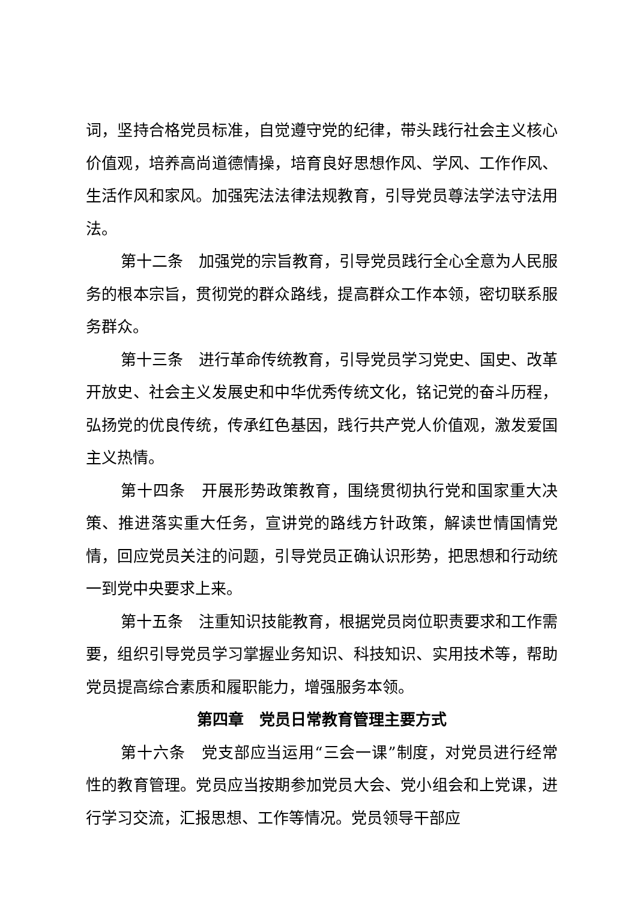词，坚持合格党员标准，自觉遵守党的纪律，带头践行社会主义核心价值观，培养高尚道德情操，培育良好思想作风、学风、工作作风、生活作风和家风。加强宪法法律法规教育，引导党员尊法学法守法用法。
第十二条　加强党的宗旨教育，引导党员践行全心全意为人民服务的根本宗旨，贯彻党的群众路线，提高群众工作本领，密切联系服务群众。
第十三条　进行革命传统教育，引导党员学习党史、国史、改革开放史、社会主义发展史和中华优秀传统文化，铭记党的奋斗历程，弘扬党的优良传统，传承红色基因，践行共产党人价值观，激发爱国主义热情。
第十四条　开展形势政策教育，围绕贯彻执行党和国家重大决策、推进落实重大任务，宣讲党的路线方针政策，解读世情国情党情，回应党员关注的问题，引导党员正确认识形势，把思想和行动统一到党中央要求上来。
第十五条　注重知识技能教育，根据党员岗位职责要求和工作需要，组织引导党员学习掌握业务知识、科技知识、实用技术等，帮助党员提高综合素质和履职能力，增强服务本领。
第四章　党员日常教育管理主要方式
第十六条　党支部应当运用“三会一课”制度，对党员进行经常性的教育管理。党员应当按期参加党员大会、党小组会和上党课，进行学习交流，汇报思想、工作等情况。党员领导干部应